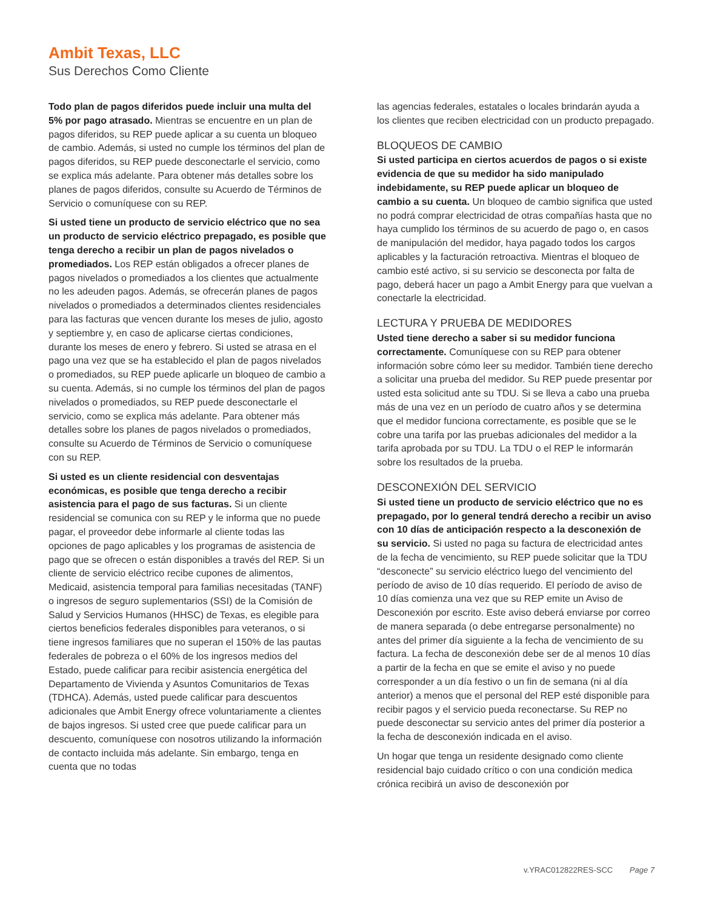Ambit Texas, LLC
Sus Derechos Como Cliente
Todo plan de pagos diferidos puede incluir una multa del 5% por pago atrasado. Mientras se encuentre en un plan de pagos diferidos, su REP puede aplicar a su cuenta un bloqueo de cambio. Además, si usted no cumple los términos del plan de pagos diferidos, su REP puede desconectarle el servicio, como se explica más adelante. Para obtener más detalles sobre los planes de pagos diferidos, consulte su Acuerdo de Términos de Servicio o comuníquese con su REP.
Si usted tiene un producto de servicio eléctrico que no sea un producto de servicio eléctrico prepagado, es posible que tenga derecho a recibir un plan de pagos nivelados o promediados. Los REP están obligados a ofrecer planes de pagos nivelados o promediados a los clientes que actualmente no les adeuden pagos. Además, se ofrecerán planes de pagos nivelados o promediados a determinados clientes residenciales para las facturas que vencen durante los meses de julio, agosto y septiembre y, en caso de aplicarse ciertas condiciones, durante los meses de enero y febrero. Si usted se atrasa en el pago una vez que se ha establecido el plan de pagos nivelados o promediados, su REP puede aplicarle un bloqueo de cambio a su cuenta. Además, si no cumple los términos del plan de pagos nivelados o promediados, su REP puede desconectarle el servicio, como se explica más adelante. Para obtener más detalles sobre los planes de pagos nivelados o promediados, consulte su Acuerdo de Términos de Servicio o comuníquese con su REP.
Si usted es un cliente residencial con desventajas económicas, es posible que tenga derecho a recibir asistencia para el pago de sus facturas. Si un cliente residencial se comunica con su REP y le informa que no puede pagar, el proveedor debe informarle al cliente todas las opciones de pago aplicables y los programas de asistencia de pago que se ofrecen o están disponibles a través del REP. Si un cliente de servicio eléctrico recibe cupones de alimentos, Medicaid, asistencia temporal para familias necesitadas (TANF) o ingresos de seguro suplementarios (SSI) de la Comisión de Salud y Servicios Humanos (HHSC) de Texas, es elegible para ciertos beneficios federales disponibles para veteranos, o si tiene ingresos familiares que no superan el 150% de las pautas federales de pobreza o el 60% de los ingresos medios del Estado, puede calificar para recibir asistencia energética del Departamento de Vivienda y Asuntos Comunitarios de Texas (TDHCA). Además, usted puede calificar para descuentos adicionales que Ambit Energy ofrece voluntariamente a clientes de bajos ingresos. Si usted cree que puede calificar para un descuento, comuníquese con nosotros utilizando la información de contacto incluida más adelante. Sin embargo, tenga en cuenta que no todas
las agencias federales, estatales o locales brindarán ayuda a los clientes que reciben electricidad con un producto prepagado.
BLOQUEOS DE CAMBIO
Si usted participa en ciertos acuerdos de pagos o si existe evidencia de que su medidor ha sido manipulado indebidamente, su REP puede aplicar un bloqueo de cambio a su cuenta. Un bloqueo de cambio significa que usted no podrá comprar electricidad de otras compañías hasta que no haya cumplido los términos de su acuerdo de pago o, en casos de manipulación del medidor, haya pagado todos los cargos aplicables y la facturación retroactiva. Mientras el bloqueo de cambio esté activo, si su servicio se desconecta por falta de pago, deberá hacer un pago a Ambit Energy para que vuelvan a conectarle la electricidad.
LECTURA Y PRUEBA DE MEDIDORES
Usted tiene derecho a saber si su medidor funciona correctamente. Comuníquese con su REP para obtener información sobre cómo leer su medidor. También tiene derecho a solicitar una prueba del medidor. Su REP puede presentar por usted esta solicitud ante su TDU. Si se lleva a cabo una prueba más de una vez en un período de cuatro años y se determina que el medidor funciona correctamente, es posible que se le cobre una tarifa por las pruebas adicionales del medidor a la tarifa aprobada por su TDU. La TDU o el REP le informarán sobre los resultados de la prueba.
DESCONEXIÓN DEL SERVICIO
Si usted tiene un producto de servicio eléctrico que no es prepagado, por lo general tendrá derecho a recibir un aviso con 10 días de anticipación respecto a la desconexión de su servicio. Si usted no paga su factura de electricidad antes de la fecha de vencimiento, su REP puede solicitar que la TDU “desconecte” su servicio eléctrico luego del vencimiento del período de aviso de 10 días requerido. El período de aviso de 10 días comienza una vez que su REP emite un Aviso de Desconexión por escrito. Este aviso deberá enviarse por correo de manera separada (o debe entregarse personalmente) no antes del primer día siguiente a la fecha de vencimiento de su factura. La fecha de desconexión debe ser de al menos 10 días a partir de la fecha en que se emite el aviso y no puede corresponder a un día festivo o un fin de semana (ni al día anterior) a menos que el personal del REP esté disponible para recibir pagos y el servicio pueda reconectarse. Su REP no puede desconectar su servicio antes del primer día posterior a la fecha de desconexión indicada en el aviso.
Un hogar que tenga un residente designado como cliente residencial bajo cuidado crítico o con una condición medica crónica recibirá un aviso de desconexión por
v.YRAC012822RES-SCC Page 7